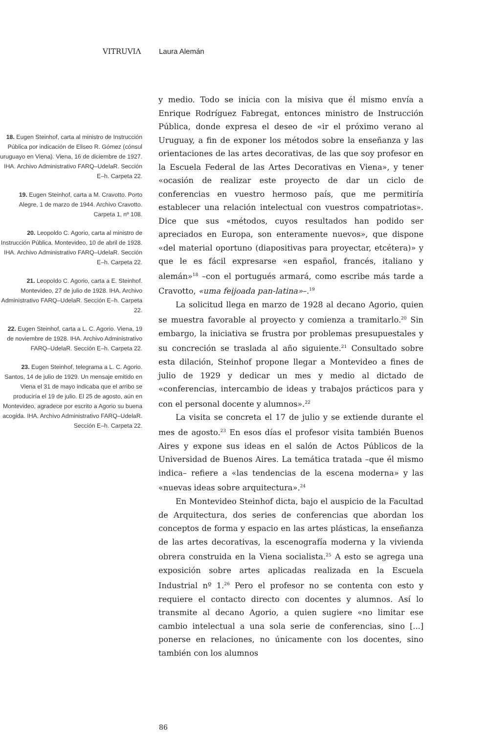VITRUVIΛ Laura Alemán
18. Eugen Steinhof, carta al ministro de Instrucción Pública por indicación de Eliseo R. Gómez (cónsul uruguayo en Viena). Viena, 16 de diciembre de 1927. IHA. Archivo Administrativo FARQ–UdelaR. Sección E–h. Carpeta 22.
19. Eugen Steinhof, carta a M. Cravotto. Porto Alegre, 1 de marzo de 1944. Archivo Cravotto. Carpeta 1, nº 108.
20. Leopoldo C. Agorio, carta al ministro de Instrucción Pública. Montevideo, 10 de abril de 1928. IHA. Archivo Administrativo FARQ–UdelaR. Sección E–h. Carpeta 22.
21. Leopoldo C. Agorio, carta a E. Steinhof. Montevideo, 27 de julio de 1928. IHA. Archivo Administrativo FARQ–UdelaR. Sección E–h. Carpeta 22.
22. Eugen Steinhof, carta a L. C. Agorio. Viena, 19 de noviembre de 1928. IHA. Archivo Administrativo FARQ–UdelaR. Sección E–h. Carpeta 22.
23. Eugen Steinhof, telegrama a L. C. Agorio. Santos, 14 de julio de 1929. Un mensaje emitido en Viena el 31 de mayo indicaba que el arribo se produciría el 19 de julio. El 25 de agosto, aún en Montevideo, agradece por escrito a Agorio su buena acogida. IHA. Archivo Administrativo FARQ–UdelaR. Sección E–h. Carpeta 22.
y medio. Todo se inicia con la misiva que él mismo envía a Enrique Rodríguez Fabregat, entonces ministro de Instrucción Pública, donde expresa el deseo de «ir el próximo verano al Uruguay, a fin de exponer los métodos sobre la enseñanza y las orientaciones de las artes decorativas, de las que soy profesor en la Escuela Federal de las Artes Decorativas en Viena», y tener «ocasión de realizar este proyecto de dar un ciclo de conferencias en vuestro hermoso país, que me permitiría establecer una relación intelectual con vuestros compatriotas». Dice que sus «métodos, cuyos resultados han podido ser apreciados en Europa, son enteramente nuevos», que dispone «del material oportuno (diapositivas para proyectar, etcétera)» y que le es fácil expresarse «en español, francés, italiano y alemán»<sup>18</sup> –con el portugués armará, como escribe más tarde a Cravotto, «uma feijoada pan-latina»–.<sup>19</sup>
La solicitud llega en marzo de 1928 al decano Agorio, quien se muestra favorable al proyecto y comienza a tramitarlo.<sup>20</sup> Sin embargo, la iniciativa se frustra por problemas presupuestales y su concreción se traslada al año siguiente.<sup>21</sup> Consultado sobre esta dilación, Steinhof propone llegar a Montevideo a fines de julio de 1929 y dedicar un mes y medio al dictado de «conferencias, intercambio de ideas y trabajos prácticos para y con el personal docente y alumnos».<sup>22</sup>
La visita se concreta el 17 de julio y se extiende durante el mes de agosto.<sup>23</sup> En esos días el profesor visita también Buenos Aires y expone sus ideas en el salón de Actos Públicos de la Universidad de Buenos Aires. La temática tratada –que él mismo indica– refiere a «las tendencias de la escena moderna» y las «nuevas ideas sobre arquitectura».<sup>24</sup>
En Montevideo Steinhof dicta, bajo el auspicio de la Facultad de Arquitectura, dos series de conferencias que abordan los conceptos de forma y espacio en las artes plásticas, la enseñanza de las artes decorativas, la escenografía moderna y la vivienda obrera construida en la Viena socialista.<sup>25</sup> A esto se agrega una exposición sobre artes aplicadas realizada en la Escuela Industrial nº 1.<sup>26</sup> Pero el profesor no se contenta con esto y requiere el contacto directo con docentes y alumnos. Así lo transmite al decano Agorio, a quien sugiere «no limitar ese cambio intelectual a una sola serie de conferencias, sino [...] ponerse en relaciones, no únicamente con los docentes, sino también con los alumnos
86